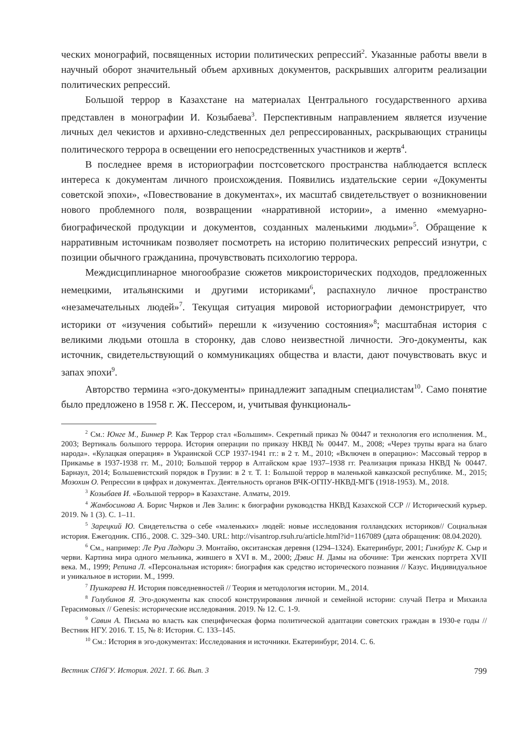ческих монографий, посвященных истории политических репрессий<sup>2</sup>. Указанные работы ввели в научный оборот значительный объем архивных документов, раскрывших алгоритм реализации политических репрессий.
Большой террор в Казахстане на материалах Центрального государственного архива представлен в монографии И. Козыбаева<sup>3</sup>. Перспективным направлением является изучение личных дел чекистов и архивно-следственных дел репрессированных, раскрывающих страницы политического террора в освещении его непосредственных участников и жертв<sup>4</sup>.
В последнее время в историографии постсоветского пространства наблюдается всплеск интереса к документам личного происхождения. Появились издательские серии «Документы советской эпохи», «Повествование в документах», их масштаб свидетельствует о возникновении нового проблемного поля, возвращении «нарративной истории», а именно «мемуарно-биографической продукции и документов, созданных маленькими людьми»<sup>5</sup>. Обращение к нарративным источникам позволяет посмотреть на историю политических репрессий изнутри, с позиции обычного гражданина, прочувствовать психологию террора.
Междисциплинарное многообразие сюжетов микроисторических подходов, предложенных немецкими, итальянскими и другими историками<sup>6</sup>, распахнуло личное пространство «незамечательных людей»<sup>7</sup>. Текущая ситуация мировой историографии демонстрирует, что историки от «изучения событий» перешли к «изучению состояния»<sup>8</sup>; масштабная история с великими людьми отошла в сторонку, дав слово неизвестной личности. Эго-документы, как источник, свидетельствующий о коммуникациях общества и власти, дают почувствовать вкус и запах эпохи<sup>9</sup>.
Авторство термина «эго-документы» принадлежит западным специалистам<sup>10</sup>. Само понятие было предложено в 1958 г. Ж. Пессером, и, учитывая функциональ-
<sup>2</sup> См.: Юнге М., Биннер Р. Как Террор стал «Большим». Секретный приказ № 00447 и технология его исполнения. М., 2003; Вертикаль большого террора. История операции по приказу НКВД № 00447. М., 2008; «Через трупы врага на благо народа». «Кулацкая операция» в Украинской ССР 1937‑1941 гг.: в 2 т. М., 2010; «Включен в операцию»: Массовый террор в Прикамье в 1937‑1938 гг. М., 2010; Большой террор в Алтайском крае 1937–1938 гг. Реализация приказа НКВД № 00447. Барнаул, 2014; Большевистский порядок в Грузии: в 2 т. Т. 1: Большой террор в маленькой кавказской республике. М., 2015; Мозохин О. Репрессии в цифрах и документах. Деятельность органов ВЧК-ОГПУ-НКВД-МГБ (1918‑1953). М., 2018.
<sup>3</sup> Козыбаев И. «Большой террор» в Казахстане. Алматы, 2019.
<sup>4</sup> Жанбосинова А. Борис Чирков и Лев Залин: к биографии руководства НКВД Казахской ССР // Исторический курьер. 2019. № 1 (3). С. 1–11.
<sup>5</sup> Зарецкий Ю. Свидетельства о себе «маленьких» людей: новые исследования голландских историков// Социальная история. Ежегодник. СПб., 2008. С. 329–340. URL: http://visantrop.rsuh.ru/article.html?id=1167089 (дата обращения: 08.04.2020).
<sup>6</sup> См., например: Ле Руа Ладюри Э. Монтайю, окситанская деревня (1294–1324). Екатеринбург, 2001; Гинзбург К. Сыр и черви. Картина мира одного мельника, жившего в XVI в. М., 2000; Дэвис Н. Дамы на обочине: Три женских портрета XVII века. М., 1999; Репина Л. «Персональная история»: биография как средство исторического познания // Казус. Индивидуальное и уникальное в истории. М., 1999.
<sup>7</sup> Пушкарева Н. История повседневностей // Теория и методология истории. М., 2014.
<sup>8</sup> Голубинов Я. Эго-документы как способ конструирования личной и семейной истории: случай Петра и Михаила Герасимовых // Genesis: исторические исследования. 2019. № 12. С. 1‑9.
<sup>9</sup> Савин А. Письма во власть как специфическая форма политической адаптации советских граждан в 1930-е годы // Вестник НГУ. 2016. Т. 15, № 8: История. С. 133–145.
<sup>10</sup> См.: История в эго-документах: Исследования и источники. Екатеринбург, 2014. С. 6.
Вестник СПбГУ. История. 2021. Т. 66. Вып. 3 799